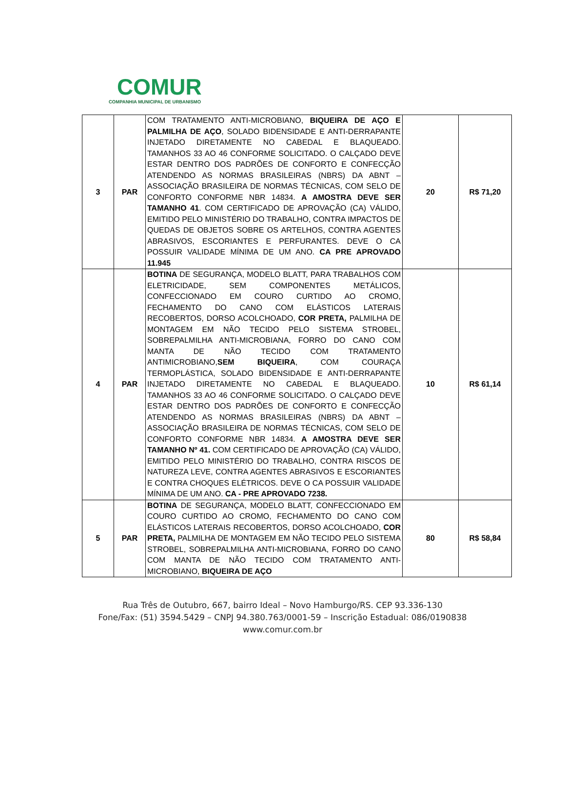COMUR
COMPANHIA MUNICIPAL DE URBANISMO
| 3 | PAR | COM TRATAMENTO ANTI-MICROBIANO, BIQUEIRA DE AÇO E PALMILHA DE AÇO , SOLADO BIDENSIDADE E ANTI-DERRAPANTE INJETADO DIRETAMENTE NO CABEDAL E BLAQUEADO. TAMANHOS 33 AO 46 CONFORME SOLICITADO. O CALÇADO DEVE ESTAR DENTRO DOS PADRÕES DE CONFORTO E CONFECÇÃO ATENDENDO AS NORMAS BRASILEIRAS (NBRS) DA ABNT – ASSOCIAÇÃO BRASILEIRA DE NORMAS TÉCNICAS, COM SELO DE CONFORTO CONFORME NBR 14834. A AMOSTRA DEVE SER TAMANHO 41 . COM CERTIFICADO DE APROVAÇÃO (CA) VÁLIDO, EMITIDO PELO MINISTÉRIO DO TRABALHO, CONTRA IMPACTOS DE QUEDAS DE OBJETOS SOBRE OS ARTELHOS, CONTRA AGENTES ABRASIVOS, ESCORIANTES E PERFURANTES. DEVE O CA POSSUIR VALIDADE MÍNIMA DE UM ANO. CA PRE APROVADO 11.945 | 20 | R$ 71,20 |
| 4 | PAR | BOTINA DE SEGURANÇA, MODELO BLATT, PARA TRABALHOS COM ELETRICIDADE, SEM COMPONENTES METÁLICOS, CONFECCIONADO EM COURO CURTIDO AO CROMO, FECHAMENTO DO CANO COM ELÁSTICOS LATERAIS RECOBERTOS, DORSO ACOLCHOADO, COR PRETA, PALMILHA DE MONTAGEM EM NÃO TECIDO PELO SISTEMA STROBEL, SOBREPALMILHA ANTI-MICROBIANA, FORRO DO CANO COM MANTA DE NÃO TECIDO COM TRATAMENTO ANTIMICROBIANO, SEM BIQUEIRA , COM COURAÇA TERMOPLÁSTICA, SOLADO BIDENSIDADE E ANTI-DERRAPANTE INJETADO DIRETAMENTE NO CABEDAL E BLAQUEADO. TAMANHOS 33 AO 46 CONFORME SOLICITADO. O CALÇADO DEVE ESTAR DENTRO DOS PADRÕES DE CONFORTO E CONFECÇÃO ATENDENDO AS NORMAS BRASILEIRAS (NBRS) DA ABNT – ASSOCIAÇÃO BRASILEIRA DE NORMAS TÉCNICAS, COM SELO DE CONFORTO CONFORME NBR 14834. A AMOSTRA DEVE SER TAMANHO Nº 41. COM CERTIFICADO DE APROVAÇÃO (CA) VÁLIDO, EMITIDO PELO MINISTÉRIO DO TRABALHO, CONTRA RISCOS DE NATUREZA LEVE, CONTRA AGENTES ABRASIVOS E ESCORIANTES E CONTRA CHOQUES ELÉTRICOS. DEVE O CA POSSUIR VALIDADE MÍNIMA DE UM ANO. CA - PRE APROVADO 7238. | 10 | R$ 61,14 |
| 5 | PAR | BOTINA DE SEGURANÇA, MODELO BLATT, CONFECCIONADO EM COURO CURTIDO AO CROMO, FECHAMENTO DO CANO COM ELÁSTICOS LATERAIS RECOBERTOS, DORSO ACOLCHOADO, COR PRETA, PALMILHA DE MONTAGEM EM NÃO TECIDO PELO SISTEMA STROBEL, SOBREPALMILHA ANTI-MICROBIANA, FORRO DO CANO COM MANTA DE NÃO TECIDO COM TRATAMENTO ANTI-MICROBIANO, BIQUEIRA DE AÇO | 80 | R$ 58,84 |
Rua Três de Outubro, 667, bairro Ideal – Novo Hamburgo/RS. CEP 93.336-130
Fone/Fax: (51) 3594.5429 – CNPJ 94.380.763/0001-59 – Inscrição Estadual: 086/0190838
www.comur.com.br